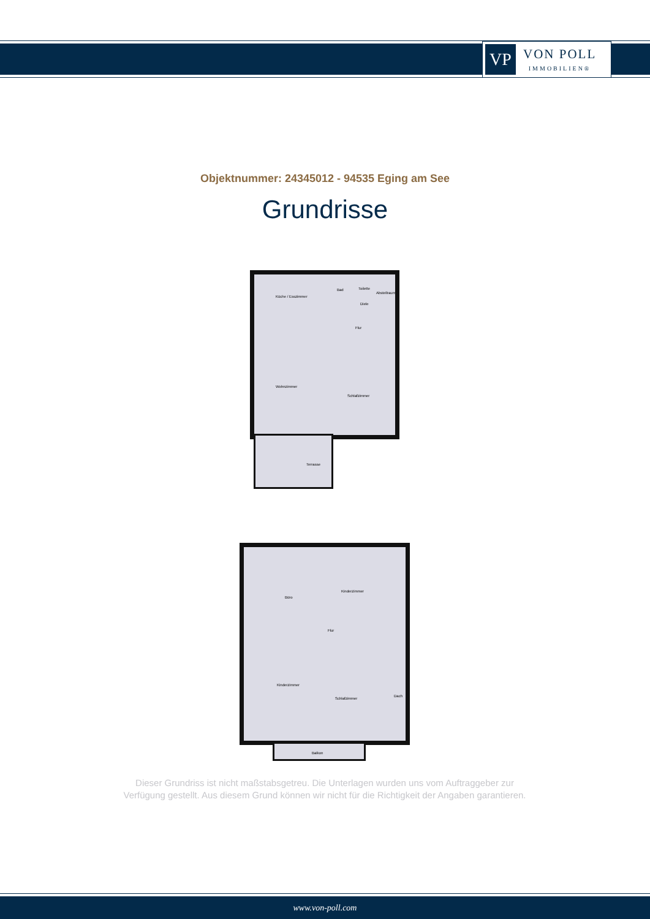VP
VON POLL
IMMOBILIEN®
Objektnummer: 24345012 - 94535 Eging am See
Grundrisse
Küche / Esszimmer
Bad Toilette
Abstellraum
Diele
Flur
Wohnzimmer
Schlafzimmer
Terrasse
Büro
Kinderzimmer
Flur
Kinderzimmer
Schlafzimmer
Dach
Balkon
Dieser Grundriss ist nicht maßstabsgetreu. Die Unterlagen wurden uns vom Auftraggeber zur Verfügung gestellt. Aus diesem Grund können wir nicht für die Richtigkeit der Angaben garantieren.
www.von-poll.com